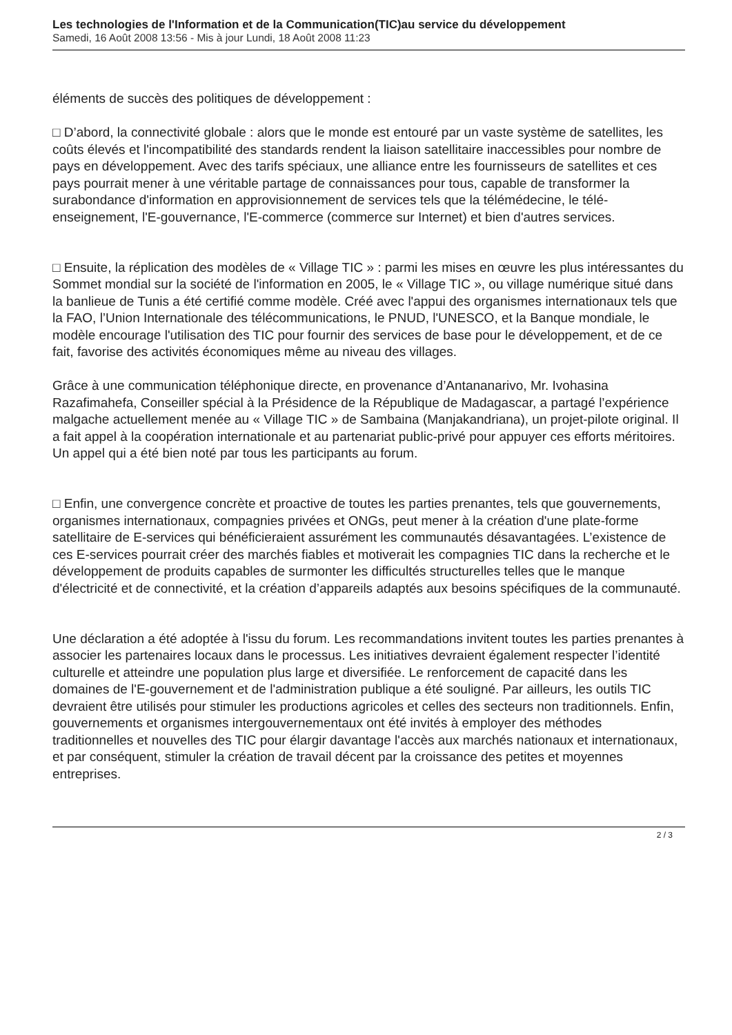Les technologies de l'Information et de la Communication(TIC)au service du développement
Samedi, 16 Août 2008 13:56 - Mis à jour Lundi, 18 Août 2008 11:23
éléments de succès des politiques de développement :
□ D’abord, la connectivité globale : alors que le monde est entouré par un vaste système de satellites, les coûts élevés et l'incompatibilité des standards rendent la liaison satellitaire inaccessibles pour nombre de pays en développement. Avec des tarifs spéciaux, une alliance entre les fournisseurs de satellites et ces pays pourrait mener à une véritable partage de connaissances pour tous, capable de transformer la surabondance d'information en approvisionnement de services tels que la télémédecine, le télé-enseignement, l'E-gouvernance, l'E-commerce (commerce sur Internet) et bien d'autres services.
□ Ensuite, la réplication des modèles de « Village TIC » : parmi les mises en œuvre les plus intéressantes du Sommet mondial sur la société de l'information en 2005, le « Village TIC », ou village numérique situé dans la banlieue de Tunis a été certifié comme modèle. Créé avec l'appui des organismes internationaux tels que la FAO, l’Union Internationale des télécommunications, le PNUD, l'UNESCO, et la Banque mondiale, le modèle encourage l'utilisation des TIC pour fournir des services de base pour le développement, et de ce fait, favorise des activités économiques même au niveau des villages.
Grâce à une communication téléphonique directe, en provenance d’Antananarivo, Mr. Ivohasina Razafimahefa, Conseiller spécial à la Présidence de la République de Madagascar, a partagé l’expérience malgache actuellement menée au « Village TIC » de Sambaina (Manjakandriana), un projet-pilote original. Il a fait appel à la coopération internationale et au partenariat public-privé pour appuyer ces efforts méritoires. Un appel qui a été bien noté par tous les participants au forum.
□ Enfin, une convergence concrète et proactive de toutes les parties prenantes, tels que gouvernements, organismes internationaux, compagnies privées et ONGs, peut mener à la création d'une plate-forme satellitaire de E-services qui bénéficieraient assurément les communautés désavantagées. L’existence de ces E-services pourrait créer des marchés fiables et motiverait les compagnies TIC dans la recherche et le développement de produits capables de surmonter les difficultés structurelles telles que le manque d'électricité et de connectivité, et la création d’appareils adaptés aux besoins spécifiques de la communauté.
Une déclaration a été adoptée à l'issu du forum. Les recommandations invitent toutes les parties prenantes à associer les partenaires locaux dans le processus. Les initiatives devraient également respecter l’identité culturelle et atteindre une population plus large et diversifiée. Le renforcement de capacité dans les domaines de l'E-gouvernement et de l'administration publique a été souligné. Par ailleurs, les outils TIC devraient être utilisés pour stimuler les productions agricoles et celles des secteurs non traditionnels. Enfin, gouvernements et organismes intergouvernementaux ont été invités à employer des méthodes traditionnelles et nouvelles des TIC pour élargir davantage l'accès aux marchés nationaux et internationaux, et par conséquent, stimuler la création de travail décent par la croissance des petites et moyennes entreprises.
2 / 3